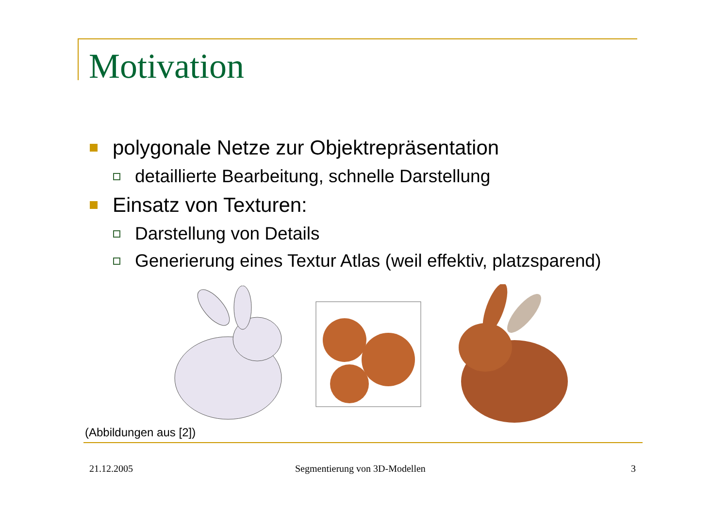Motivation
polygonale Netze zur Objektrepräsentation
detaillierte Bearbeitung, schnelle Darstellung
Einsatz von Texturen:
Darstellung von Details
Generierung eines Textur Atlas (weil effektiv, platzsparend)
(Abbildungen aus [2])
21.12.2005 Segmentierung von 3D-Modellen 3